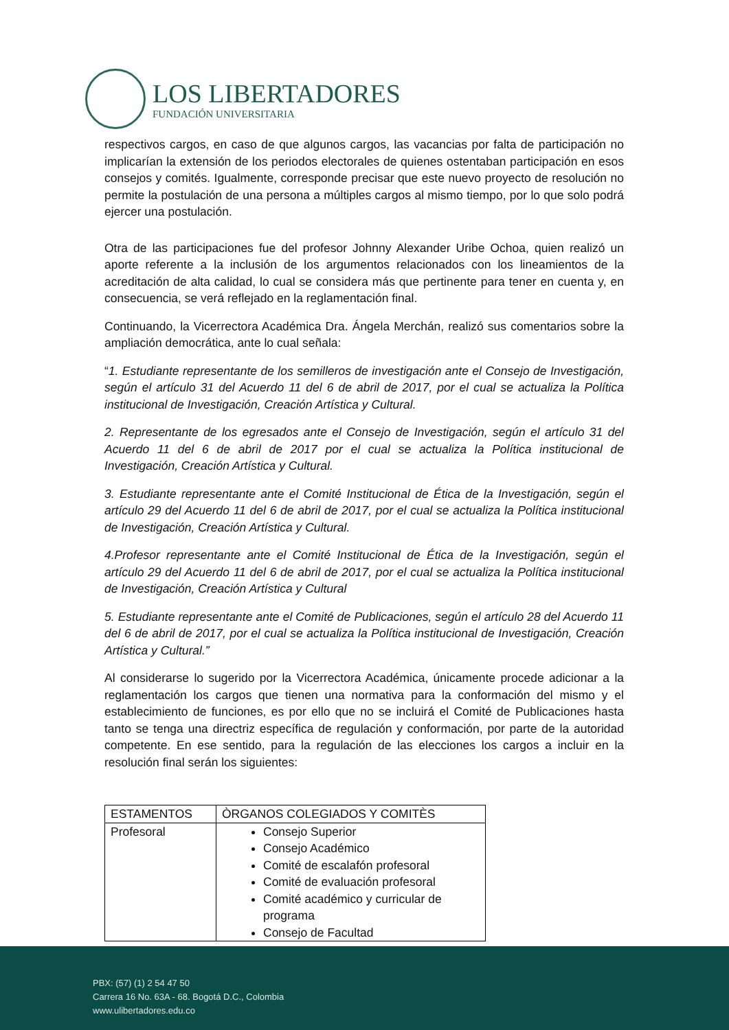LOS LIBERTADORES
FUNDACIÓN UNIVERSITARIA
respectivos cargos, en caso de que algunos cargos, las vacancias por falta de participación no implicarían la extensión de los periodos electorales de quienes ostentaban participación en esos consejos y comités. Igualmente, corresponde precisar que este nuevo proyecto de resolución no permite la postulación de una persona a múltiples cargos al mismo tiempo, por lo que solo podrá ejercer una postulación.
Otra de las participaciones fue del profesor Johnny Alexander Uribe Ochoa, quien realizó un aporte referente a la inclusión de los argumentos relacionados con los lineamientos de la acreditación de alta calidad, lo cual se considera más que pertinente para tener en cuenta y, en consecuencia, se verá reflejado en la reglamentación final.
Continuando, la Vicerrectora Académica Dra. Ángela Merchán, realizó sus comentarios sobre la ampliación democrática, ante lo cual señala:
“1. Estudiante representante de los semilleros de investigación ante el Consejo de Investigación, según el artículo 31 del Acuerdo 11 del 6 de abril de 2017, por el cual se actualiza la Política institucional de Investigación, Creación Artística y Cultural.
2. Representante de los egresados ante el Consejo de Investigación, según el artículo 31 del Acuerdo 11 del 6 de abril de 2017 por el cual se actualiza la Política institucional de Investigación, Creación Artística y Cultural.
3. Estudiante representante ante el Comité Institucional de Ética de la Investigación, según el artículo 29 del Acuerdo 11 del 6 de abril de 2017, por el cual se actualiza la Política institucional de Investigación, Creación Artística y Cultural.
4.Profesor representante ante el Comité Institucional de Ética de la Investigación, según el artículo 29 del Acuerdo 11 del 6 de abril de 2017, por el cual se actualiza la Política institucional de Investigación, Creación Artística y Cultural
5. Estudiante representante ante el Comité de Publicaciones, según el artículo 28 del Acuerdo 11 del 6 de abril de 2017, por el cual se actualiza la Política institucional de Investigación, Creación Artística y Cultural.”
Al considerarse lo sugerido por la Vicerrectora Académica, únicamente procede adicionar a la reglamentación los cargos que tienen una normativa para la conformación del mismo y el establecimiento de funciones, es por ello que no se incluirá el Comité de Publicaciones hasta tanto se tenga una directriz específica de regulación y conformación, por parte de la autoridad competente. En ese sentido, para la regulación de las elecciones los cargos a incluir en la resolución final serán los siguientes:
| ESTAMENTOS | ÒRGANOS COLEGIADOS Y COMITÈS |
| Profesoral | Consejo Superior Consejo Académico Comité de escalafón profesoral Comité de evaluación profesoral Comité académico y curricular de programa Consejo de Facultad |
PBX: (57) (1) 2 54 47 50
Carrera 16 No. 63A - 68. Bogotá D.C., Colombia
www.ulibertadores.edu.co